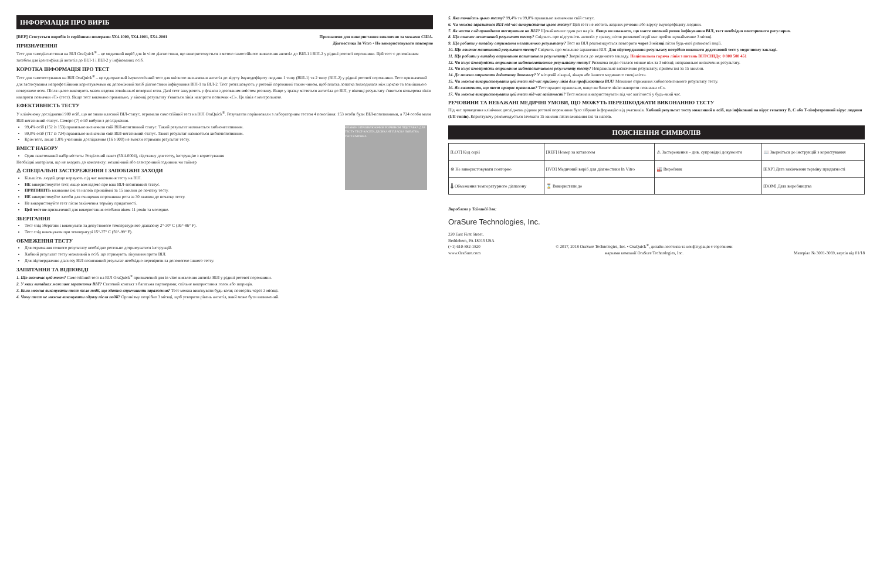ІНФОРМАЦІЯ ПРО ВИРІБ
[REF] Стосується виробів із серійними номерами 5X4-1000, 5X4-1001, 5X4-2001 Призначено для використання виключно за межами США.
Діагностика In Vitro • Не використовувати повторно
ПРИЗНАЧЕННЯ
Тест для самодіагностики на ВІЛ OraQuick<sup>®</sup> – це медичний виріб для in vitro діагностики, що використовується з метою самостійного виявлення антитіл до ВІЛ-1 і ВІЛ-2 у рідині ротової порожнини. Цей тест є допоміжним засобом для ідентифікації антитіл до ВІЛ-1 і ВІЛ-2 у інфікованих осіб.
КОРОТКА ІНФОРМАЦІЯ ПРО ТЕСТ
Тест для самотестування на ВІЛ OraQuick<sup>®</sup> – це одноразовий імунологічний тест для якісного визначення антитіл до вірусу імунодефіциту людини 1 типу (ВІЛ-1) та 2 типу (ВІЛ-2) у рідині ротової порожнини. Тест призначений для застосування непрофесійними користувачами як допоміжний засіб діагностики інфікування ВІЛ-1 та ВІЛ-2. Тест розташовують у ротовій порожнині таким чином, щоб пласка лопатка знаходилася між щокою та зовнішньою поверхнею ясен. Після цього виконують мазок вздовж зовнішньої поверхні ясен. Далі тест занурюють у флакон з дозованим вмістом розчину. Якщо у зразку містяться антитіла до ВІЛ, у віконці результату з'явиться кольорова лінія навпроти позначки «T» (тест). Якщо тест виконано правильно, у віконці результату з'явиться лінія навпроти позначки «C». Ця лінія є контрольною.
ЕФЕКТИВНІСТЬ ТЕСТУ
У клінічному дослідженні 900 осіб, що не знали власний ВІЛ-статус, отримали самостійний тест на ВІЛ OraQuick<sup>®</sup>. Результати порівнювали з лабораторним тестом 4 покоління: 153 особи були ВІЛ-позитивними, а 724 особи мали ВІЛ-негативний статус. Семеро (7) осіб вибули з дослідження.
ФЛАКОН З ПРОЯВЛЮЮЧИМ РОЗЧИНОМ ПІДСТАВКА ДЛЯ ТЕСТУ ТЕСТ-КАСЕТА ДЕСИКАНТ ПЛАСКА ЛОПАТКА ТЕСТ-СМУЖКА
99,4% осіб (152 із 153) правильно визначили свій ВІЛ-позитивний статус. Такий результат називається хибнонегативним.
99,0% осіб (717 із 724) правильно визначили свій ВІЛ-негативний статус. Такий результат називається хибнопозитивним.
Крім того, лише 1,8% учасників дослідження (16 з 900) не змогли отримати результат тесту.
ВМІСТ НАБОРУ
Один пакетований набір містить: Розділений пакет (5X4-0004), підставку для тесту, інструкцію з користування
Необхідні матеріали, що не входять до комплекту: механічний або електронний годинник чи таймер
⚠ СПЕЦІАЛЬНІ ЗАСТЕРЕЖЕННЯ І ЗАПОБІЖНІ ЗАХОДИ
Більшість людей дещо нервують під час виконання тесту на ВІЛ.
НЕ використовуйте тест, якщо вам відомо про ваш ВІЛ-позитивний статус.
ПРИПИНІТЬ вживання їжі та напоїв принаймні за 15 хвилин до початку тесту.
НЕ використовуйте засоби для очищення порожнини рота за 30 хвилин до початку тесту.
Не використовуйте тест після закінчення терміну придатності.
Цей тест не призначений для використання особами віком 11 років та молодше.
ЗБЕРІГАННЯ
Тест слід зберігати і виконувати за допустимого температурного діапазону 2°-30° C (36°-86° F).
Тест слід виконувати при температурі 15°-37° C (59°-99° F).
ОБМЕЖЕННЯ ТЕСТУ
Для отримання точного результату необхідно ретельно дотримуватися інструкцій.
Хибний результат тесту можливий в осіб, що отримують лікування проти ВІЛ.
Для підтвердження діагнозу ВІЛ позитивний результат необхідно перевірити за допомогою іншого тесту.
ЗАПИТАННЯ ТА ВІДПОВІДІ
1. Що визначає цей тест? Самостійний тест на ВІЛ OraQuick<sup>®</sup> призначений для in vitro виявлення антитіл ВІЛ у рідині ротової порожнини.
2. У яких випадках можливе зараження ВІЛ? Статевий контакт з багатьма партнерами; спільне використання голок або шприців.
3. Коли можна виконувати тест після події, що здатна спричинити зараження? Тест можна виконувати будь-коли; повторіть через 3 місяці.
4. Чому тест не можна виконувати одразу після події? Організму потрібно 3 місяці, щоб утворити рівень антитіл, який може бути визначений.
5. Яка точність цього тесту? 99,4% та 99,0% правильно визначили свій статус.
6. Чи можна заразитися ВІЛ під час використання цього тесту? Цей тест не містить жодних речовин або вірусу імунодефіциту людини.
7. Як часто слід проводити тестування на ВІЛ? Щонайменше один раз на рік. Якщо ви вважаєте, що маєте високий ризик інфікування ВІЛ, тест необхідно повторювати регулярно.
8. Що означає негативний результат тесту? Свідчить про відсутність антитіл у зразку; після ризикової події має пройти щонайменше 3 місяці.
9. Що робити у випадку отримання негативного результату? Тест на ВІЛ рекомендується повторити через 3 місяці після будь-якої ризикової події.
10. Що означає позитивний результат тесту? Свідчить про можливе зараження ВІЛ. Для підтвердження результату потрібно виконати додатковий тест у медичному закладі.
11. Що робити у випадку отримання позитивного результату? Зверніться до медичного закладу. Національна гаряча лінія з питань ВІЛ/СНІДу: 0 800 500 451
12. Чи існує ймовірність отримання хибнонегативного результату тесту? Ризикова подія сталася менше ніж за 3 місяці; неправильне визначення результату.
13. Чи існує ймовірність отримання хибнопозитивного результату тесту? Неправильне визначення результату; прийом їжі за 15 хвилин.
14. Де можна отримати додаткову допомогу? У місцевій лікарні, лікаря або іншого медичного спеціаліста.
15. Чи можна використовувати цей тест під час прийому ліків для профілактики ВІЛ? Можливе отримання хибнопозитивного результату тесту.
16. Як визначити, що тест працює правильно? Тест працює правильно, якщо ви бачите лінію навпроти позначки «C».
17. Чи можна використовувати цей тест під час вагітності? Тест можна використовувати під час вагітності у будь-який час.
РЕЧОВИНИ ТА НЕБАЖАНІ МЕДИЧНІ УМОВИ, ЩО МОЖУТЬ ПЕРЕШКОДЖАТИ ВИКОНАННЮ ТЕСТУ
Під час проведення клінічних досліджень рідини ротової порожнини було зібрано інформацію від учасників. Хибний результат тесту можливий в осіб, що інфіковані на вірус гепатиту B, C або T-лімфотропний вірус людини (I/II типів). Користувачу рекомендується зачекати 15 хвилин після вживання їжі та напоїв.
ПОЯСНЕННЯ СИМВОЛІВ
| [LOT] Код серії | [REF] Номер за каталогом | ⚠ Застереження – див. супровідні документи | 📖 Зверніться до інструкцій з користування |
| ⊗ Не використовувати повторно | [IVD] Медичний виріб для діагностики In Vitro | 🏭 Виробник | [EXP] Дата закінчення терміну придатності |
| 🌡 Обмеження температурного діапазону | ⌛ Використати до | | [DOM] Дата виробництва |
Вироблено у Таїланді для:
OraSure Technologies, Inc.
220 East First Street,
Bethlehem, PA 18015 USA
(+1) 610-882-1820
www.OraSure.com
© 2017, 2018 OraSure Technologies, Inc. • OraQuick<sup>®</sup>, дизайн логотипа та конфігурація є торговими
марками компанії OraSure Technologies, Inc.
Матеріал № 3001-3069, версія від 01/18